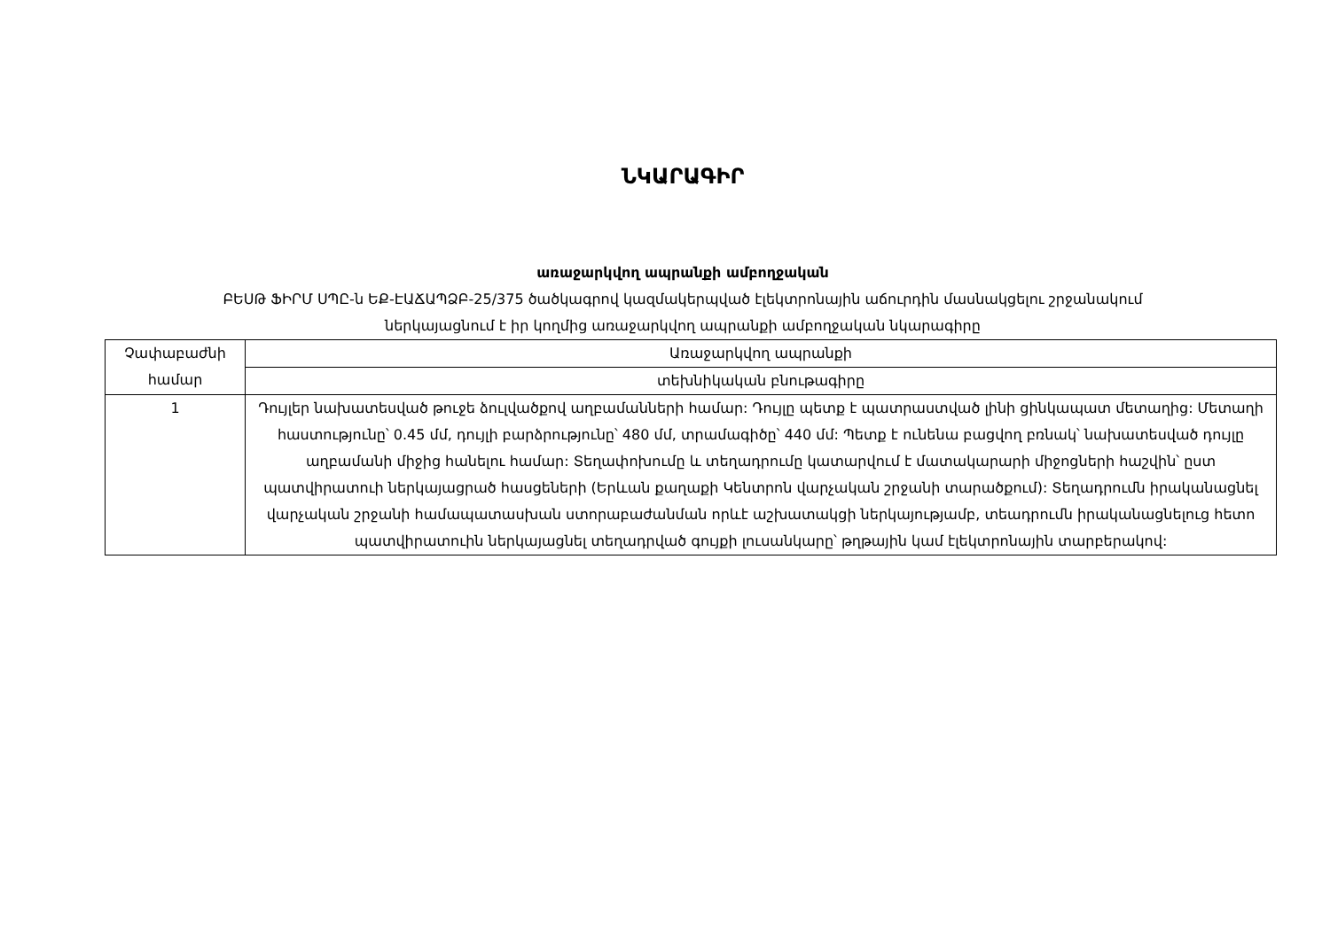ՆԿԱՐԱԳԻՐ
առաջարկվող ապրանքի ամբողջական
ԲԵՍԹ ՖԻՐՄ ՍՊԸ-ն ԵՔ-ԷԱՃԱՊՁԲ-25/375 ծածկագրով կազմակերպված էլեկտրոնային աճուրդին մասնակցելու շրջանակում
ներկայացնում է իր կողմից առաջարկվող ապրանքի ամբողջական նկարագիրը
| Չափաբաժնի համար | Առաջարկվող ապրանքի |
| | տեխնիկական բնութագիրը |
| 1 | Դույլեր նախատեսված թուջե ձուլվածքով աղբամանների համար: Դույլը պետք է պատրաստված լինի ցինկապատ մետաղից: Մետաղի հաստությունը՝ 0.45 մմ, դույլի բարձրությունը՝ 480 մմ, տրամագիծը՝ 440 մմ: Պետք է ունենա բացվող բռնակ՝ նախատեսված դույլը աղբամանի միջից հանելու համար: Տեղափոխումը և տեղադրումը կատարվում է մատակարարի միջոցների հաշվին՝ ըստ պատվիրատուի ներկայացրած հասցեների (Երևան քաղաքի Կենտրոն վարչական շրջանի տարածքում): Տեղադրումն իրականացնել վարչական շրջանի համապատասխան ստորաբաժանման որևէ աշխատակցի ներկայությամբ, տեադրումն իրականացնելուց հետո պատվիրատուին ներկայացնել տեղադրված գույքի լուսանկարը՝ թղթային կամ էլեկտրոնային տարբերակով: |